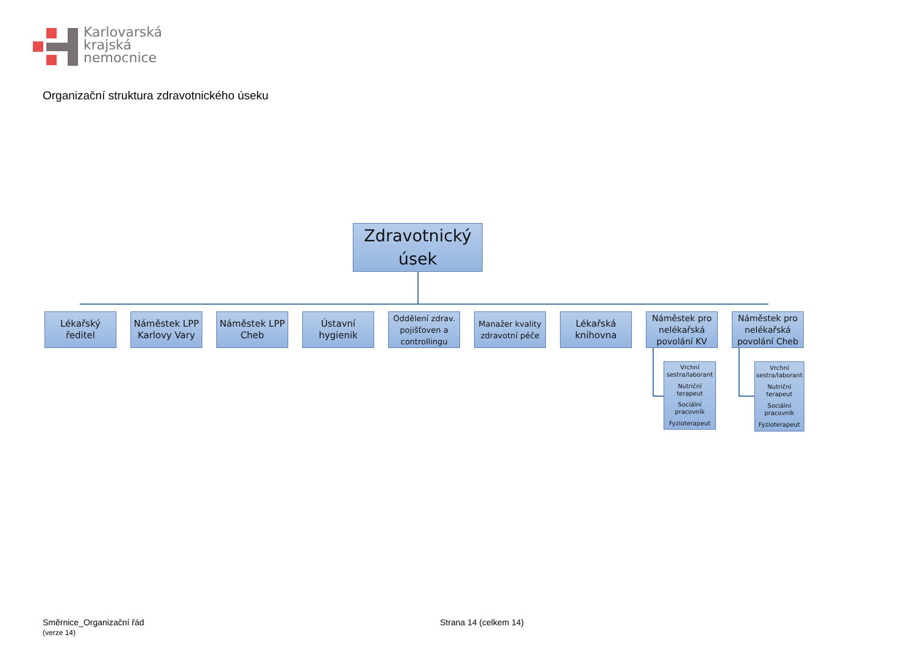Karlovarská
krajská
nemocnice
Organizační struktura zdravotnického úseku
Zdravotnický
úsek
Lékařský
ředitel
Náměstek LPP
Karlovy Vary
Náměstek LPP
Cheb
Ústavní
hygienik
Oddělení zdrav.
pojišťoven a
controllingu
Manažer kvality
zdravotní péče
Lékařská
knihovna
Náměstek pro
nelékařská
povolání KV
Náměstek pro
nelékařská
povolání Cheb
Vrchní sestra/laborant
Nutriční terapeut
Sociální pracovník
Fyzioterapeut
Vrchní sestra/laborant
Nutriční terapeut
Sociální pracovník
Fyzioterapeut
Směrnice_Organizační řád
(verze 14)
Strana 14 (celkem 14)